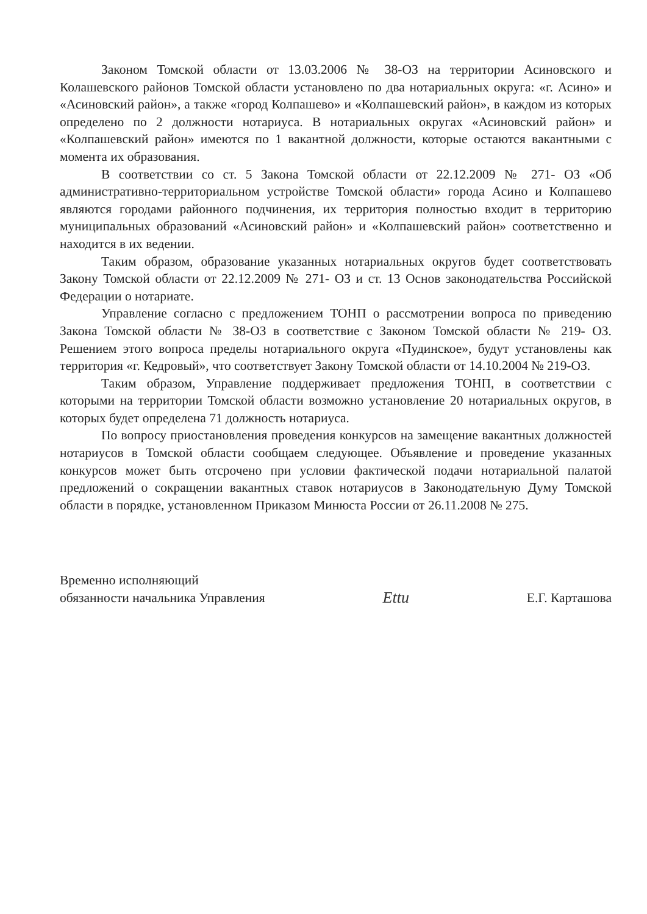Законом Томской области от 13.03.2006 № 38-ОЗ на территории Асиновского и Колашевского районов Томской области установлено по два нотариальных округа: «г. Асино» и «Асиновский район», а также «город Колпашево» и «Колпашевский район», в каждом из которых определено по 2 должности нотариуса. В нотариальных округах «Асиновский район» и «Колпашевский район» имеются по 1 вакантной должности, которые остаются вакантными с момента их образования.
В соответствии со ст. 5 Закона Томской области от 22.12.2009 № 271- ОЗ «Об административно-территориальном устройстве Томской области» города Асино и Колпашево являются городами районного подчинения, их территория полностью входит в территорию муниципальных образований «Асиновский район» и «Колпашевский район» соответственно и находится в их ведении.
Таким образом, образование указанных нотариальных округов будет соответствовать Закону Томской области от 22.12.2009 № 271- ОЗ и ст. 13 Основ законодательства Российской Федерации о нотариате.
Управление согласно с предложением ТОНП о рассмотрении вопроса по приведению Закона Томской области № 38-ОЗ в соответствие с Законом Томской области № 219- ОЗ. Решением этого вопроса пределы нотариального округа «Пудинское», будут установлены как территория «г. Кедровый», что соответствует Закону Томской области от 14.10.2004 № 219-ОЗ.
Таким образом, Управление поддерживает предложения ТОНП, в соответствии с которыми на территории Томской области возможно установление 20 нотариальных округов, в которых будет определена 71 должность нотариуса.
По вопросу приостановления проведения конкурсов на замещение вакантных должностей нотариусов в Томской области сообщаем следующее. Объявление и проведение указанных конкурсов может быть отсрочено при условии фактической подачи нотариальной палатой предложений о сокращении вакантных ставок нотариусов в Законодательную Думу Томской области в порядке, установленном Приказом Минюста России от 26.11.2008 № 275.
Временно исполняющий
обязанности начальника Управления
Ettu
Е.Г. Карташова